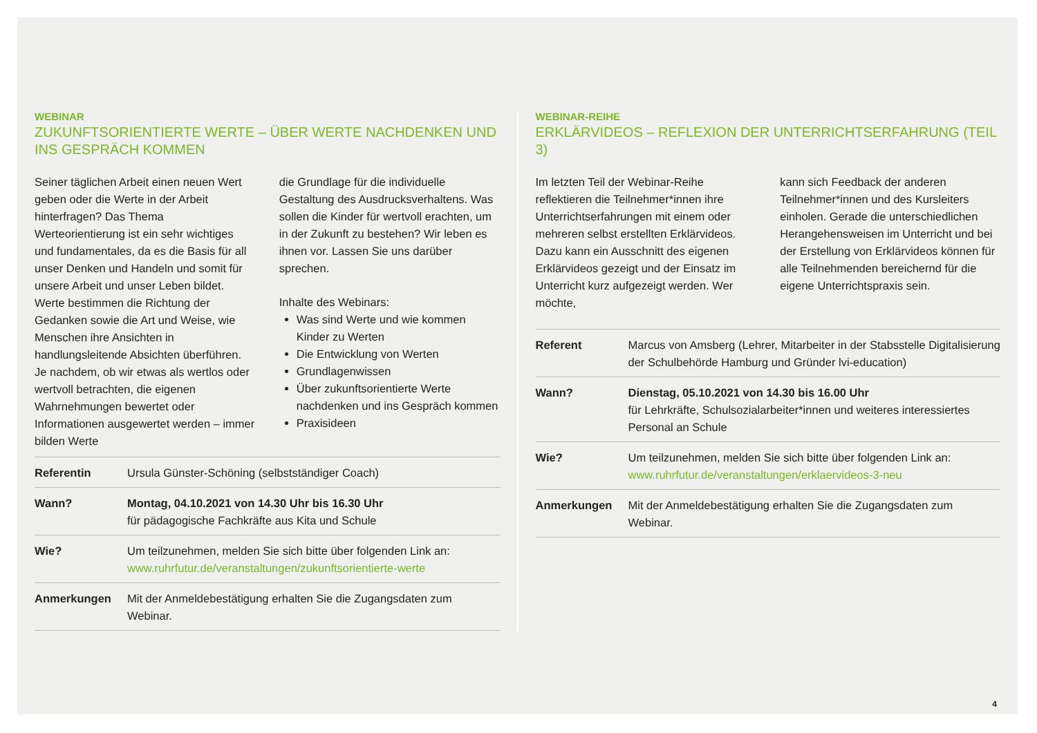WEBINAR
ZUKUNFTSORIENTIERTE WERTE – ÜBER WERTE NACHDENKEN UND INS GESPRÄCH KOMMEN
Seiner täglichen Arbeit einen neuen Wert geben oder die Werte in der Arbeit hinterfragen? Das Thema Werteorientierung ist ein sehr wichtiges und fundamentales, da es die Basis für all unser Denken und Handeln und somit für unsere Arbeit und unser Leben bildet. Werte bestimmen die Richtung der Gedanken sowie die Art und Weise, wie Menschen ihre Ansichten in handlungsleitende Absichten überführen. Je nachdem, ob wir etwas als wertlos oder wertvoll betrachten, die eigenen Wahrnehmungen bewertet oder Informationen ausgewertet werden – immer bilden Werte
die Grundlage für die individuelle Gestaltung des Ausdrucksverhaltens. Was sollen die Kinder für wertvoll erachten, um in der Zukunft zu bestehen? Wir leben es ihnen vor. Lassen Sie uns darüber sprechen.
Inhalte des Webinars:
Was sind Werte und wie kommen Kinder zu Werten
Die Entwicklung von Werten
Grundlagenwissen
Über zukunftsorientierte Werte nachdenken und ins Gespräch kommen
Praxisideen
| Referentin | Ursula Günster-Schöning (selbstständiger Coach) |
| Wann? | Montag, 04.10.2021 von 14.30 Uhr bis 16.30 Uhr für pädagogische Fachkräfte aus Kita und Schule |
| Wie? | Um teilzunehmen, melden Sie sich bitte über folgenden Link an: www.ruhrfutur.de/veranstaltungen/zukunftsorientierte-werte |
| Anmerkungen | Mit der Anmeldebestätigung erhalten Sie die Zugangsdaten zum Webinar. |
WEBINAR-REIHE
ERKLÄRVIDEOS – REFLEXION DER UNTERRICHTSERFAHRUNG (TEIL 3)
Im letzten Teil der Webinar-Reihe reflektieren die Teilnehmer*innen ihre Unterrichtserfahrungen mit einem oder mehreren selbst erstellten Erklärvideos. Dazu kann ein Ausschnitt des eigenen Erklärvideos gezeigt und der Einsatz im Unterricht kurz aufgezeigt werden. Wer möchte,
kann sich Feedback der anderen Teilnehmer*innen und des Kursleiters einholen. Gerade die unterschiedlichen Herangehensweisen im Unterricht und bei der Erstellung von Erklärvideos können für alle Teilnehmenden bereichernd für die eigene Unterrichtspraxis sein.
| Referent | Marcus von Amsberg (Lehrer, Mitarbeiter in der Stabsstelle Digitalisierung der Schulbehörde Hamburg und Gründer lvi-education) |
| Wann? | Dienstag, 05.10.2021 von 14.30 bis 16.00 Uhr für Lehrkräfte, Schulsozialarbeiter*innen und weiteres interessiertes Personal an Schule |
| Wie? | Um teilzunehmen, melden Sie sich bitte über folgenden Link an: www.ruhrfutur.de/veranstaltungen/erklaervideos-3-neu |
| Anmerkungen | Mit der Anmeldebestätigung erhalten Sie die Zugangsdaten zum Webinar. |
4